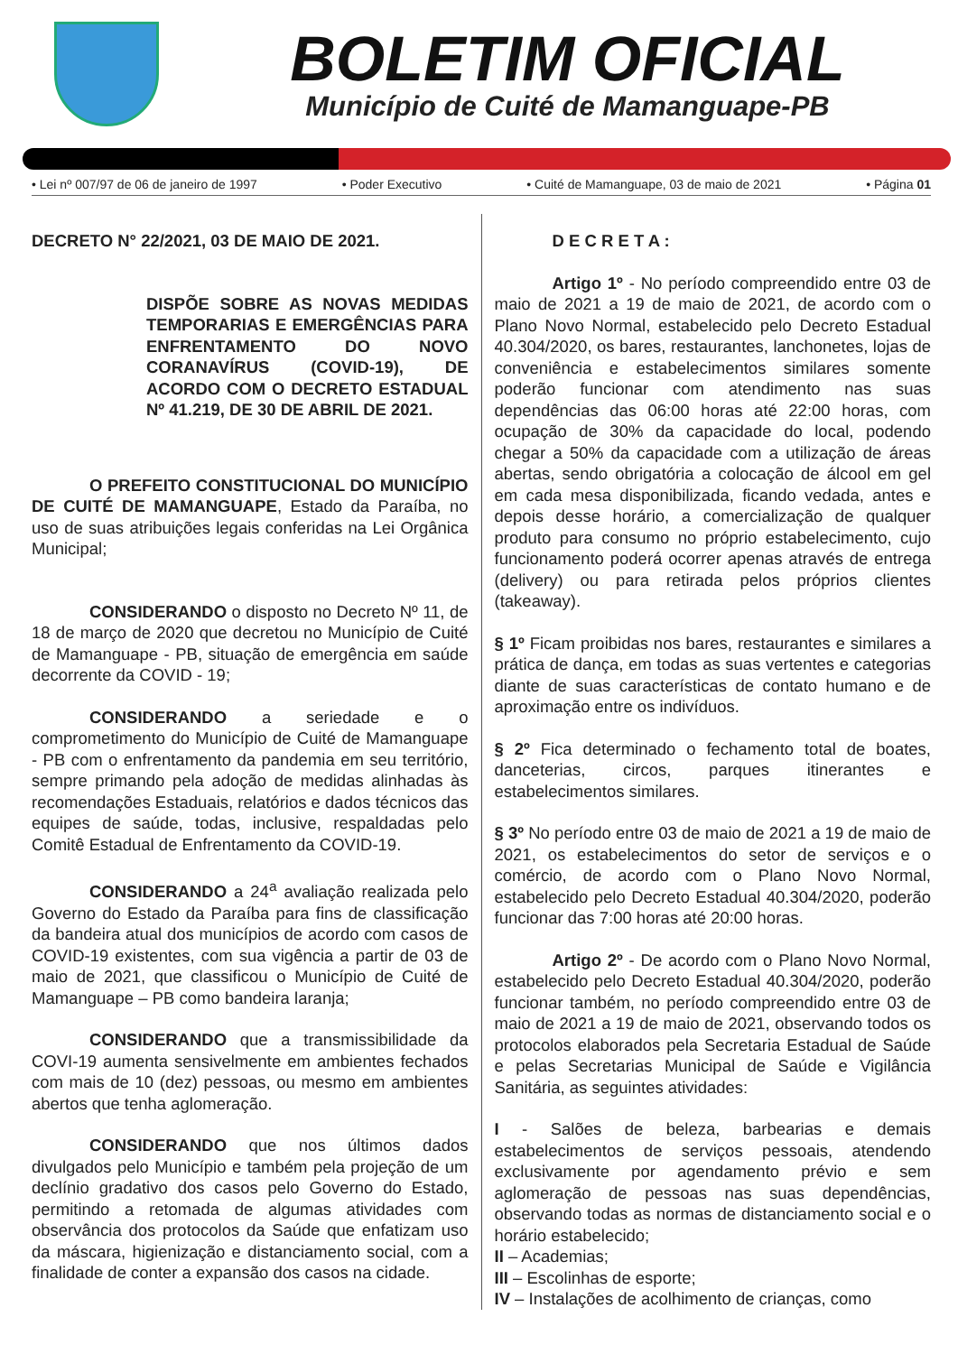BOLETIM OFICIAL
Município de Cuité de Mamanguape-PB
• Lei nº 007/97 de 06 de janeiro de 1997 • Poder Executivo • Cuité de Mamanguape, 03 de maio de 2021 • Página 01
DECRETO N° 22/2021, 03 DE MAIO DE 2021.
DISPÕE SOBRE AS NOVAS MEDIDAS TEMPORARIAS E EMERGÊNCIAS PARA ENFRENTAMENTO DO NOVO CORANAVÍRUS (COVID-19), DE ACORDO COM O DECRETO ESTADUAL Nº 41.219, DE 30 DE ABRIL DE 2021.
O PREFEITO CONSTITUCIONAL DO MUNICÍPIO DE CUITÉ DE MAMANGUAPE, Estado da Paraíba, no uso de suas atribuições legais conferidas na Lei Orgânica Municipal;
CONSIDERANDO o disposto no Decreto Nº 11, de 18 de março de 2020 que decretou no Município de Cuité de Mamanguape - PB, situação de emergência em saúde decorrente da COVID - 19;
CONSIDERANDO a seriedade e o comprometimento do Município de Cuité de Mamanguape - PB com o enfrentamento da pandemia em seu território, sempre primando pela adoção de medidas alinhadas às recomendações Estaduais, relatórios e dados técnicos das equipes de saúde, todas, inclusive, respaldadas pelo Comitê Estadual de Enfrentamento da COVID-19.
CONSIDERANDO a 24<sup>a</sup> avaliação realizada pelo Governo do Estado da Paraíba para fins de classificação da bandeira atual dos municípios de acordo com casos de COVID-19 existentes, com sua vigência a partir de 03 de maio de 2021, que classificou o Município de Cuité de Mamanguape – PB como bandeira laranja;
CONSIDERANDO que a transmissibilidade da COVI-19 aumenta sensivelmente em ambientes fechados com mais de 10 (dez) pessoas, ou mesmo em ambientes abertos que tenha aglomeração.
CONSIDERANDO que nos últimos dados divulgados pelo Município e também pela projeção de um declínio gradativo dos casos pelo Governo do Estado, permitindo a retomada de algumas atividades com observância dos protocolos da Saúde que enfatizam uso da máscara, higienização e distanciamento social, com a finalidade de conter a expansão dos casos na cidade.
D E C R E T A :
Artigo 1º - No período compreendido entre 03 de maio de 2021 a 19 de maio de 2021, de acordo com o Plano Novo Normal, estabelecido pelo Decreto Estadual 40.304/2020, os bares, restaurantes, lanchonetes, lojas de conveniência e estabelecimentos similares somente poderão funcionar com atendimento nas suas dependências das 06:00 horas até 22:00 horas, com ocupação de 30% da capacidade do local, podendo chegar a 50% da capacidade com a utilização de áreas abertas, sendo obrigatória a colocação de álcool em gel em cada mesa disponibilizada, ficando vedada, antes e depois desse horário, a comercialização de qualquer produto para consumo no próprio estabelecimento, cujo funcionamento poderá ocorrer apenas através de entrega (delivery) ou para retirada pelos próprios clientes (takeaway).
§ 1º Ficam proibidas nos bares, restaurantes e similares a prática de dança, em todas as suas vertentes e categorias diante de suas características de contato humano e de aproximação entre os indivíduos.
§ 2º Fica determinado o fechamento total de boates, danceterias, circos, parques itinerantes e estabelecimentos similares.
§ 3º No período entre 03 de maio de 2021 a 19 de maio de 2021, os estabelecimentos do setor de serviços e o comércio, de acordo com o Plano Novo Normal, estabelecido pelo Decreto Estadual 40.304/2020, poderão funcionar das 7:00 horas até 20:00 horas.
Artigo 2º - De acordo com o Plano Novo Normal, estabelecido pelo Decreto Estadual 40.304/2020, poderão funcionar também, no período compreendido entre 03 de maio de 2021 a 19 de maio de 2021, observando todos os protocolos elaborados pela Secretaria Estadual de Saúde e pelas Secretarias Municipal de Saúde e Vigilância Sanitária, as seguintes atividades:
I - Salões de beleza, barbearias e demais estabelecimentos de serviços pessoais, atendendo exclusivamente por agendamento prévio e sem aglomeração de pessoas nas suas dependências, observando todas as normas de distanciamento social e o horário estabelecido;
II – Academias;
III – Escolinhas de esporte;
IV – Instalações de acolhimento de crianças, como